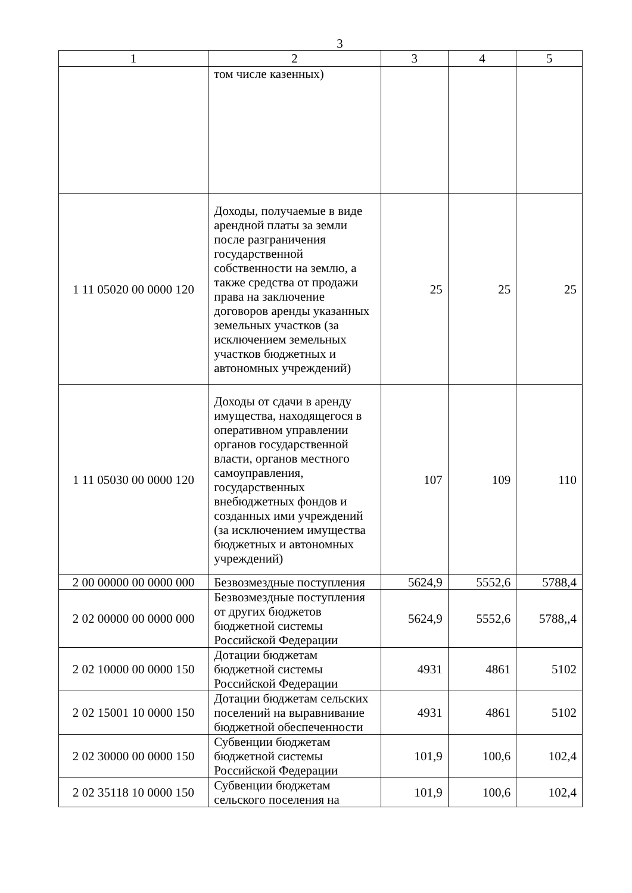3
| 1 | 2 | 3 | 4 | 5 |
| --- | --- | --- | --- | --- |
| | том числе казенных) | | | |
| 1 11 05020 00 0000 120 | Доходы, получаемые в виде арендной платы за земли после разграничения государственной собственности на землю, а также средства от продажи права на заключение договоров аренды указанных земельных участков (за исключением земельных участков бюджетных и автономных учреждений) | 25 | 25 | 25 |
| 1 11 05030 00 0000 120 | Доходы от сдачи в аренду имущества, находящегося в оперативном управлении органов государственной власти, органов местного самоуправления, государственных внебюджетных фондов и созданных ими учреждений (за исключением имущества бюджетных и автономных учреждений) | 107 | 109 | 110 |
| 2 00 00000 00 0000 000 | Безвозмездные поступления | 5624,9 | 5552,6 | 5788,4 |
| 2 02 00000 00 0000 000 | Безвозмездные поступления от других бюджетов бюджетной системы Российской Федерации | 5624,9 | 5552,6 | 5788,,4 |
| 2 02 10000 00 0000 150 | Дотации бюджетам бюджетной системы Российской Федерации | 4931 | 4861 | 5102 |
| 2 02 15001 10 0000 150 | Дотации бюджетам сельских поселений на выравнивание бюджетной обеспеченности | 4931 | 4861 | 5102 |
| 2 02 30000 00 0000 150 | Субвенции бюджетам бюджетной системы Российской Федерации | 101,9 | 100,6 | 102,4 |
| 2 02 35118 10 0000 150 | Субвенции бюджетам сельского поселения на | 101,9 | 100,6 | 102,4 |